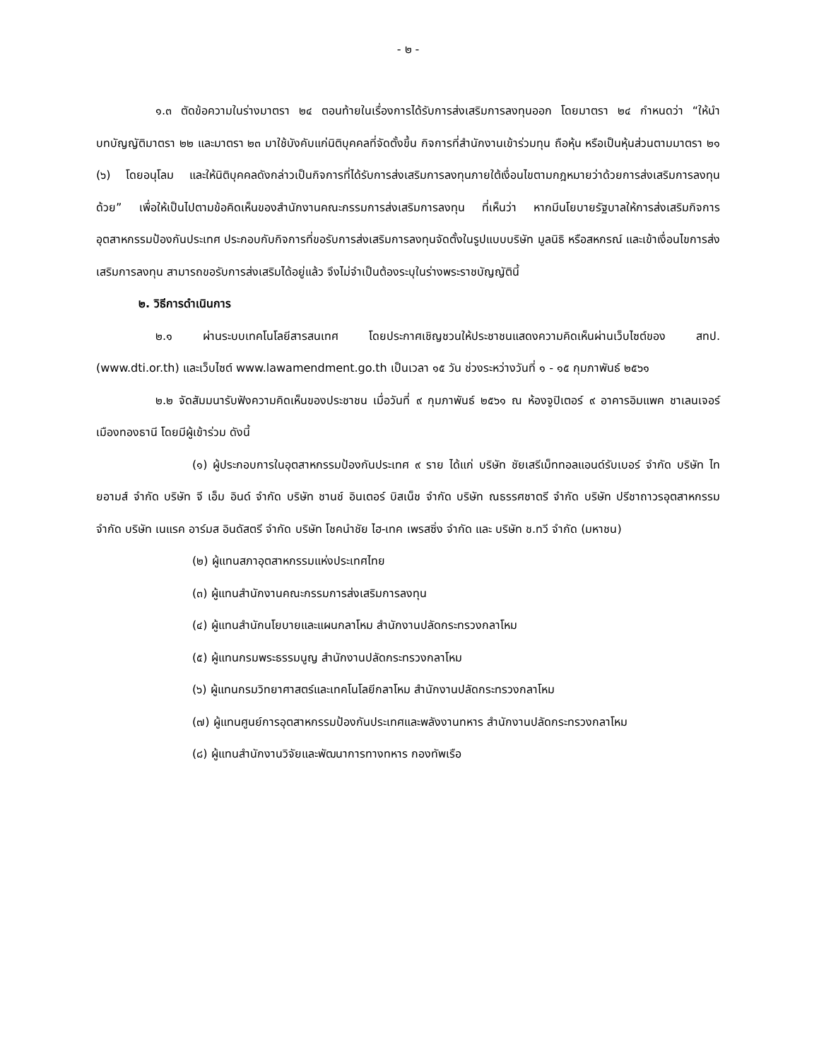- ๒ -
๑.๓ ตัดข้อความในร่างมาตรา ๒๔ ตอนท้ายในเรื่องการได้รับการส่งเสริมการลงทุนออก โดยมาตรา ๒๔ กำหนดว่า “ให้นำบทบัญญัติมาตรา ๒๒ และมาตรา ๒๓ มาใช้บังคับแก่นิติบุคคลที่จัดตั้งขึ้น กิจการที่สำนักงานเข้าร่วมทุน ถือหุ้น หรือเป็นหุ้นส่วนตามมาตรา ๒๑ (๖) โดยอนุโลม และให้นิติบุคคลดังกล่าวเป็นกิจการที่ได้รับการส่งเสริมการลงทุนภายใต้เงื่อนไขตามกฎหมายว่าด้วยการส่งเสริมการลงทุนด้วย” เพื่อให้เป็นไปตามข้อคิดเห็นของสำนักงานคณะกรรมการส่งเสริมการลงทุน ที่เห็นว่า หากมีนโยบายรัฐบาลให้การส่งเสริมกิจการอุตสาหกรรมป้องกันประเทศ ประกอบกับกิจการที่ขอรับการส่งเสริมการลงทุนจัดตั้งในรูปแบบบริษัท มูลนิธิ หรือสหกรณ์ และเข้าเงื่อนไขการส่งเสริมการลงทุน สามารถขอรับการส่งเสริมได้อยู่แล้ว จึงไม่จำเป็นต้องระบุในร่างพระราชบัญญัตินี้
๒. วิธีการดำเนินการ
๒.๑ ผ่านระบบเทคโนโลยีสารสนเทศ โดยประกาศเชิญชวนให้ประชาชนแสดงความคิดเห็นผ่านเว็บไซต์ของ สทป. (www.dti.or.th) และเว็บไซต์ www.lawamendment.go.th เป็นเวลา ๑๕ วัน ช่วงระหว่างวันที่ ๑ - ๑๕ กุมภาพันธ์ ๒๕๖๑
๒.๒ จัดสัมมนารับฟังความคิดเห็นของประชาชน เมื่อวันที่ ๙ กุมภาพันธ์ ๒๕๖๑ ณ ห้องจูปิเตอร์ ๙ อาคารอิมแพค ชาเลนเจอร์ เมืองทองธานี โดยมีผู้เข้าร่วม ดังนี้
(๑) ผู้ประกอบการในอุตสาหกรรมป้องกันประเทศ ๙ ราย ได้แก่ บริษัท ชัยเสรีเม็ททอลแอนด์รับเบอร์ จำกัด บริษัท ไทยอามส์ จำกัด บริษัท จี เอ็ม อินด์ จำกัด บริษัท ชานช์ อินเตอร์ บิสเน็ช จำกัด บริษัท ณธรรศชาตรี จำกัด บริษัท ปรีชาถาวรอุตสาหกรรม จำกัด บริษัท เนแรค อาร์มส อินดัสตรี จำกัด บริษัท โชคนำชัย ไฮ-เทค เพรสซิ่ง จำกัด และ บริษัท ช.ทวี จำกัด (มหาชน)
(๒) ผู้แทนสภาอุตสาหกรรมแห่งประเทศไทย
(๓) ผู้แทนสำนักงานคณะกรรมการส่งเสริมการลงทุน
(๔) ผู้แทนสำนักนโยบายและแผนกลาโหม สำนักงานปลัดกระทรวงกลาโหม
(๕) ผู้แทนกรมพระธรรมนูญ สำนักงานปลัดกระทรวงกลาโหม
(๖) ผู้แทนกรมวิทยาศาสตร์และเทคโนโลยีกลาโหม สำนักงานปลัดกระทรวงกลาโหม
(๗) ผู้แทนศูนย์การอุตสาหกรรมป้องกันประเทศและพลังงานทหาร สำนักงานปลัดกระทรวงกลาโหม
(๘) ผู้แทนสำนักงานวิจัยและพัฒนาการทางทหาร กองทัพเรือ